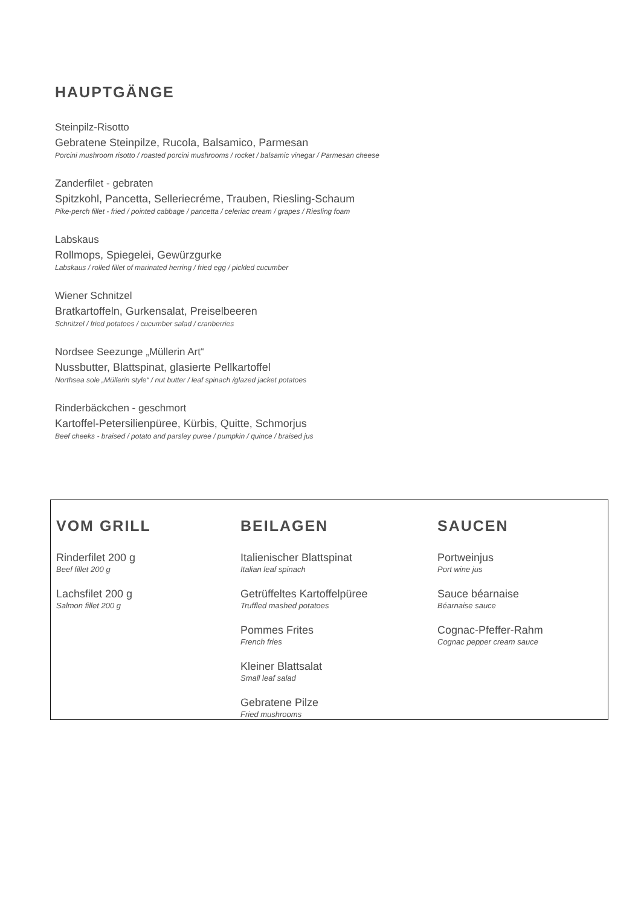HAUPTGÄNGE
Steinpilz-Risotto
Gebratene Steinpilze, Rucola, Balsamico, Parmesan
Porcini mushroom risotto / roasted porcini mushrooms / rocket / balsamic vinegar / Parmesan cheese
Zanderfilet - gebraten
Spitzkohl, Pancetta, Selleriecréme, Trauben, Riesling-Schaum
Pike-perch fillet - fried / pointed cabbage / pancetta / celeriac cream / grapes / Riesling foam
Labskaus
Rollmops, Spiegelei, Gewürzgurke
Labskaus / rolled fillet of marinated herring / fried egg / pickled cucumber
Wiener Schnitzel
Bratkartoffeln, Gurkensalat, Preiselbeeren
Schnitzel / fried potatoes / cucumber salad / cranberries
Nordsee Seezunge „Müllerin Art“
Nussbutter, Blattspinat, glasierte Pellkartoffel
Northsea sole „Müllerin style“ / nut butter / leaf spinach /glazed jacket potatoes
Rinderbäckchen - geschmort
Kartoffel-Petersilienpüree, Kürbis, Quitte, Schmorjus
Beef cheeks - braised / potato and parsley puree / pumpkin / quince / braised jus
VOM GRILL
Rinderfilet 200 g
Beef fillet 200 g
Lachsfilet 200 g
Salmon fillet 200 g
BEILAGEN
Italienischer Blattspinat
Italian leaf spinach
Getrüffeltes Kartoffelpüree
Truffled mashed potatoes
Pommes Frites
French fries
Kleiner Blattsalat
Small leaf salad
Gebratene Pilze
Fried mushrooms
SAUCEN
Portweinjus
Port wine jus
Sauce béarnaise
Béarnaise sauce
Cognac-Pfeffer-Rahm
Cognac pepper cream sauce